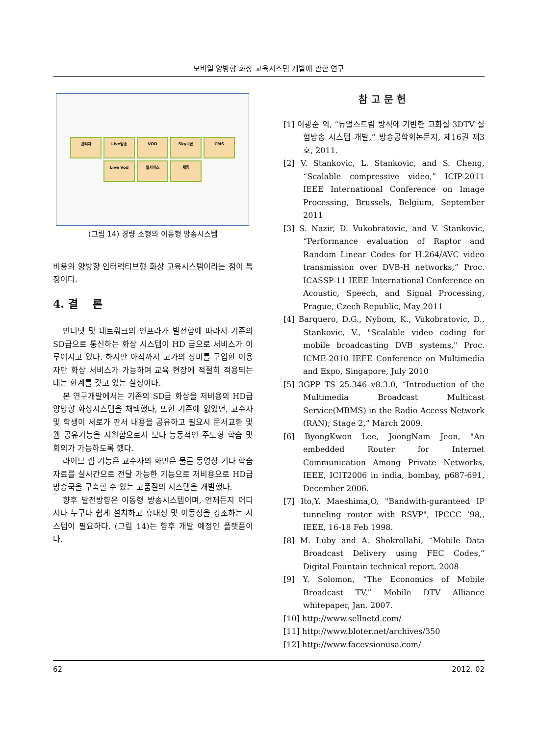모바일 양방향 화상 교육시스템 개발에 관한 연구
관리자
Live방송
VOD
Sky쿠폰
CMS
Live Vod
웹서비스
채팅
(그림 14) 경량 소형의 이동형 방송시스템
비용의 양방향 인터렉티브형 화상 교육시스템이라는 점이 특징이다.
4. 결 론
인터넷 및 네트워크의 인프라가 발전함에 따라서 기존의 SD급으로 통신하는 화상 시스템이 HD 급으로 서비스가 이루어지고 있다. 하지만 아직까지 고가의 장비를 구입한 이용자만 화상 서비스가 가능하여 교육 현장에 적절히 적용되는 데는 한계를 갖고 있는 실정이다.
본 연구개발에서는 기존의 SD급 화상을 저비용의 HD급 양방향 화상시스템을 채택했다, 또한 기존에 없었던, 교수자 및 학생이 서로가 판서 내용을 공유하고 필요시 문서교환 및 웹 공유기능을 지원함으로서 보다 능동적인 주도형 학습 및 회의가 가능하도록 했다.
라이브 캠 기능은 교수자의 화면은 물론 동영상 기타 학습 자료를 실시간으로 전달 가능한 기능으로 저비용으로 HD급 방송국을 구축할 수 있는 고품질의 시스템을 개발했다.
향후 발전방향은 이동형 방송시스템이며, 언제든지 어디서나 누구나 쉽게 설치하고 휴대성 및 이동성을 강조하는 시스템이 필요하다. (그림 14)는 향후 개발 예정인 플랫폼이다.
참고문헌
[1] 이광순 외, “듀얼스트림 방식에 기반한 고화질 3DTV 실험방송 시스템 개발,” 방송공학회논문지, 제16권 제3호, 2011.
[2] V. Stankovic, L. Stankovic, and S. Cheng, “Scalable compressive video,” ICIP-2011 IEEE International Conference on Image Processing, Brussels, Belgium, September 2011
[3] S. Nazir, D. Vukobratovic, and V. Stankovic, “Performance evaluation of Raptor and Random Linear Codes for H.264/AVC video transmission over DVB-H networks,” Proc. ICASSP-11 IEEE International Conference on Acoustic, Speech, and Signal Processing, Prague, Czech Republic, May 2011
[4] Barquero, D.G., Nybom, K., Vukobratovic, D., Stankovic, V., "Scalable video coding for mobile broadcasting DVB systems," Proc. ICME-2010 IEEE Conference on Multimedia and Expo, Singapore, July 2010
[5] 3GPP TS 25.346 v8.3.0, “Introduction of the Multimedia Broadcast Multicast Service(MBMS) in the Radio Access Network (RAN); Stage 2,” March 2009.
[6] ByongKwon Lee, JoongNam Jeon, "An embedded Router for Internet Communication Among Private Networks, IEEE, ICIT2006 in india, bombay, p687-691, December 2006.
[7] Ito,Y. Maeshima,O, "Bandwith-guranteed IP tunneling router with RSVP", IPCCC ’98,, IEEE, 16-18 Feb 1998.
[8] M. Luby and A. Shokrollahi, “Mobile Data Broadcast Delivery using FEC Codes,” Digital Fountain technical report, 2008
[9] Y. Solomon, “The Economics of Mobile Broadcast TV,” Mobile DTV Alliance whitepaper, Jan. 2007.
[10] http://www.sellnetd.com/
[11] http://www.bloter.net/archives/350
[12] http://www.facevsionusa.com/
62 2012. 02